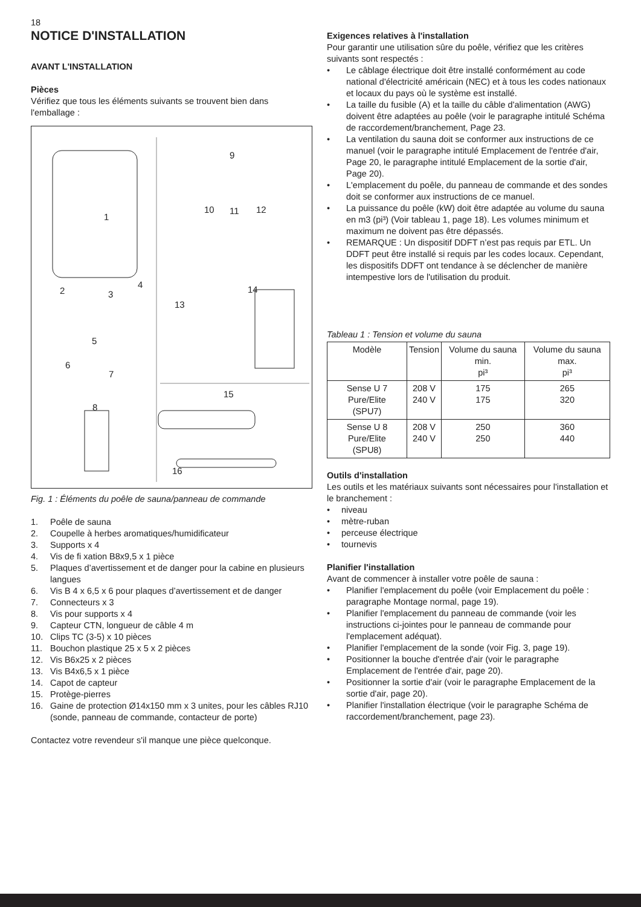18
NOTICE D'INSTALLATION
AVANT L'INSTALLATION
Pièces
Vérifiez que tous les éléments suivants se trouvent bien dans l'emballage :
9
1
10 11 12
2 3
4 14
13
5
6
7
15
8
16
Fig. 1 : Éléments du poêle de sauna/panneau de commande
1. Poêle de sauna
2. Coupelle à herbes aromatiques/humidificateur
3. Supports x 4
4. Vis de fi xation B8x9,5 x 1 pièce
5. Plaques d’avertissement et de danger pour la cabine en plusieurs langues
6. Vis B 4 x 6,5 x 6 pour plaques d’avertissement et de danger
7. Connecteurs x 3
8. Vis pour supports x 4
9. Capteur CTN, longueur de câble 4 m
10. Clips TC (3-5) x 10 pièces
11. Bouchon plastique 25 x 5 x 2 pièces
12. Vis B6x25 x 2 pièces
13. Vis B4x6,5 x 1 pièce
14. Capot de capteur
15. Protège-pierres
16. Gaine de protection Ø14x150 mm x 3 unites, pour les câbles RJ10 (sonde, panneau de commande, contacteur de porte)
Contactez votre revendeur s'il manque une pièce quelconque.
Exigences relatives à l'installation
Pour garantir une utilisation sûre du poêle, vérifiez que les critères suivants sont respectés :
• Le câblage électrique doit être installé conformément au code national d'électricité américain (NEC) et à tous les codes nationaux et locaux du pays où le système est installé.
• La taille du fusible (A) et la taille du câble d'alimentation (AWG) doivent être adaptées au poêle (voir le paragraphe intitulé Schéma de raccordement/branchement, Page 23.
• La ventilation du sauna doit se conformer aux instructions de ce manuel (voir le paragraphe intitulé Emplacement de l'entrée d'air, Page 20, le paragraphe intitulé Emplacement de la sortie d'air, Page 20).
• L'emplacement du poêle, du panneau de commande et des sondes doit se conformer aux instructions de ce manuel.
• La puissance du poêle (kW) doit être adaptée au volume du sauna en m3 (pi³) (Voir tableau 1, page 18). Les volumes minimum et maximum ne doivent pas être dépassés.
• REMARQUE : Un dispositif DDFT n’est pas requis par ETL. Un DDFT peut être installé si requis par les codes locaux. Cependant, les dispositifs DDFT ont tendance à se déclencher de manière intempestive lors de l'utilisation du produit.
Tableau 1 : Tension et volume du sauna
| Modèle | Tension | Volume du sauna min. pi³ | Volume du sauna max. pi³ |
| --- | --- | --- | --- |
| Sense U 7 Pure/Elite (SPU7) | 208 V 240 V | 175 175 | 265 320 |
| Sense U 8 Pure/Elite (SPU8) | 208 V 240 V | 250 250 | 360 440 |
Outils d'installation
Les outils et les matériaux suivants sont nécessaires pour l'installation et le branchement :
• niveau
• mètre-ruban
• perceuse électrique
• tournevis
Planifier l'installation
Avant de commencer à installer votre poêle de sauna :
• Planifier l'emplacement du poêle (voir Emplacement du poêle : paragraphe Montage normal, page 19).
• Planifier l'emplacement du panneau de commande (voir les instructions ci-jointes pour le panneau de commande pour l'emplacement adéquat).
• Planifier l'emplacement de la sonde (voir Fig. 3, page 19).
• Positionner la bouche d'entrée d'air (voir le paragraphe Emplacement de l'entrée d'air, page 20).
• Positionner la sortie d'air (voir le paragraphe Emplacement de la sortie d'air, page 20).
• Planifier l'installation électrique (voir le paragraphe Schéma de raccordement/branchement, page 23).